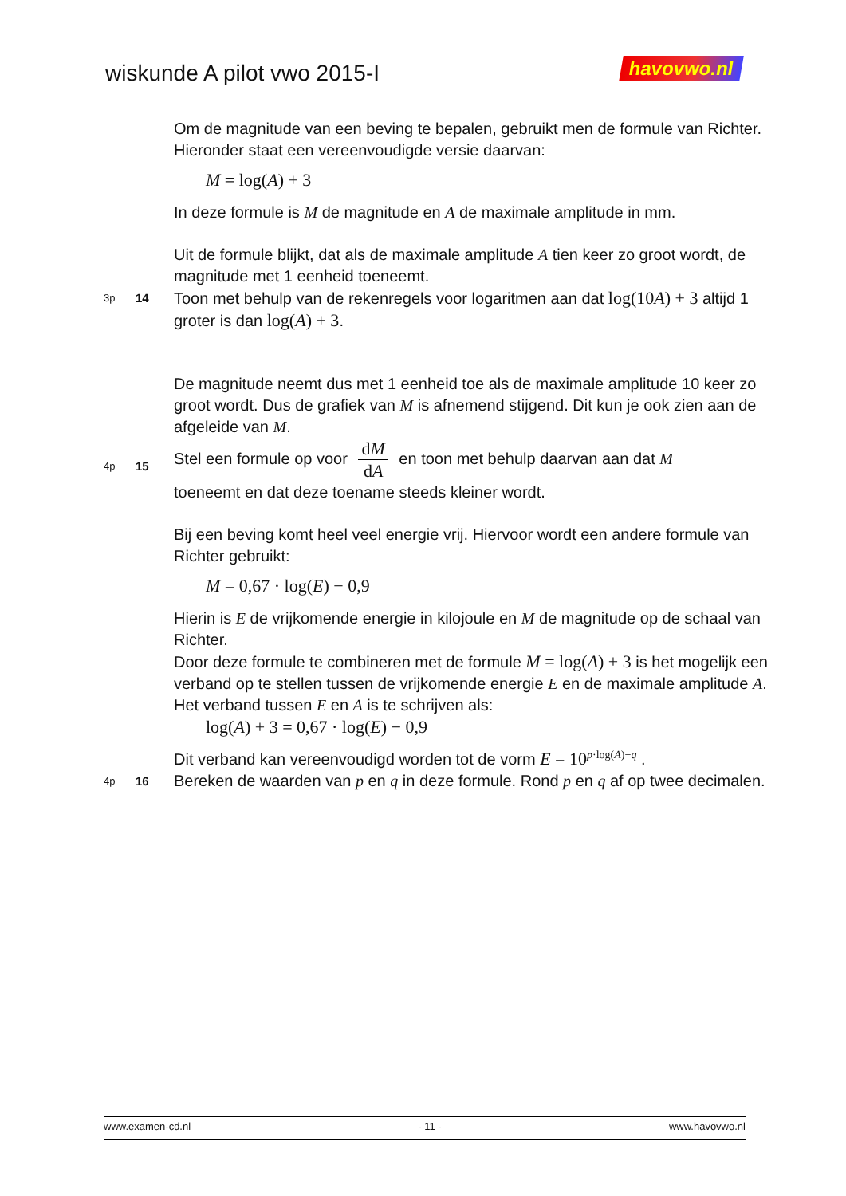wiskunde A pilot vwo 2015-I havovwo.nl
Om de magnitude van een beving te bepalen, gebruikt men de formule van Richter. Hieronder staat een vereenvoudigde versie daarvan:
M = log(A) + 3
In deze formule is M de magnitude en A de maximale amplitude in mm.
Uit de formule blijkt, dat als de maximale amplitude A tien keer zo groot wordt, de magnitude met 1 eenheid toeneemt.
3p
14
Toon met behulp van de rekenregels voor logaritmen aan dat log(10A) + 3 altijd 1 groter is dan log(A) + 3.
De magnitude neemt dus met 1 eenheid toe als de maximale amplitude 10 keer zo groot wordt. Dus de grafiek van M is afnemend stijgend. Dit kun je ook zien aan de afgeleide van M.
4p
15
Stel een formule op voor dM dA en toon met behulp daarvan aan dat M
toeneemt en dat deze toename steeds kleiner wordt.
Bij een beving komt heel veel energie vrij. Hiervoor wordt een andere formule van Richter gebruikt:
M = 0,67 · log(E) − 0,9
Hierin is E de vrijkomende energie in kilojoule en M de magnitude op de schaal van Richter.
Door deze formule te combineren met de formule M = log(A) + 3 is het mogelijk een verband op te stellen tussen de vrijkomende energie E en de maximale amplitude A.
Het verband tussen E en A is te schrijven als:
log(A) + 3 = 0,67 · log(E) − 0,9
Dit verband kan vereenvoudigd worden tot de vorm E = 10<sup>p·log(A)+q</sup> .
4p
16
Bereken de waarden van p en q in deze formule. Rond p en q af op twee decimalen.
www.examen-cd.nl - 11 - www.havovwo.nl